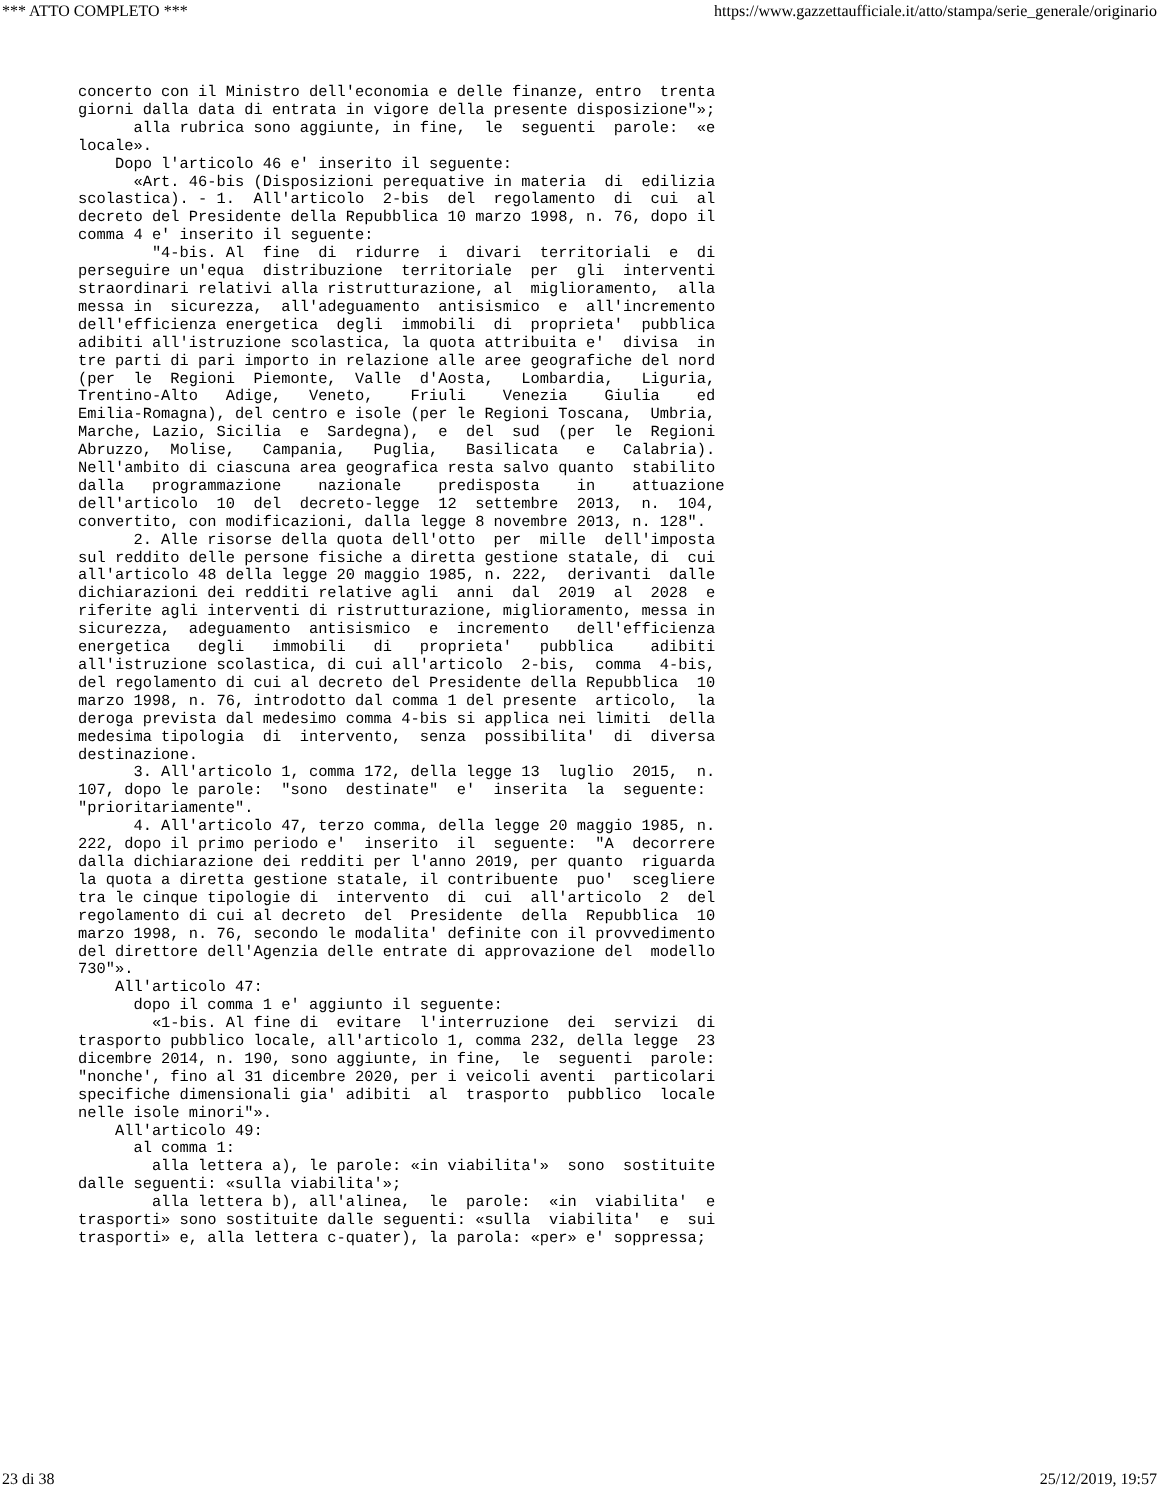*** ATTO COMPLETO *** https://www.gazzettaufficiale.it/atto/stampa/serie_generale/originario
concerto con il Ministro dell'economia e delle finanze, entro  trenta
giorni dalla data di entrata in vigore della presente disposizione"»;
      alla rubrica sono aggiunte, in fine,  le  seguenti  parole:  «e
locale».
    Dopo l'articolo 46 e' inserito il seguente:
      «Art. 46-bis (Disposizioni perequative in materia  di  edilizia
scolastica). - 1.  All'articolo  2-bis  del  regolamento  di  cui  al
decreto del Presidente della Repubblica 10 marzo 1998, n. 76, dopo il
comma 4 e' inserito il seguente:
        "4-bis. Al  fine  di  ridurre  i  divari  territoriali  e  di
perseguire un'equa  distribuzione  territoriale  per  gli  interventi
straordinari relativi alla ristrutturazione, al  miglioramento,  alla
messa in  sicurezza,  all'adeguamento  antisismico  e  all'incremento
dell'efficienza energetica  degli  immobili  di  proprieta'  pubblica
adibiti all'istruzione scolastica, la quota attribuita e'  divisa  in
tre parti di pari importo in relazione alle aree geografiche del nord
(per  le  Regioni  Piemonte,  Valle  d'Aosta,   Lombardia,   Liguria,
Trentino-Alto   Adige,   Veneto,    Friuli    Venezia    Giulia    ed
Emilia-Romagna), del centro e isole (per le Regioni Toscana,  Umbria,
Marche, Lazio, Sicilia  e  Sardegna),  e  del  sud  (per  le  Regioni
Abruzzo,  Molise,   Campania,   Puglia,   Basilicata   e   Calabria).
Nell'ambito di ciascuna area geografica resta salvo quanto  stabilito
dalla   programmazione    nazionale    predisposta    in    attuazione
dell'articolo  10  del  decreto-legge  12  settembre  2013,  n.  104,
convertito, con modificazioni, dalla legge 8 novembre 2013, n. 128".
      2. Alle risorse della quota dell'otto  per  mille  dell'imposta
sul reddito delle persone fisiche a diretta gestione statale, di  cui
all'articolo 48 della legge 20 maggio 1985, n. 222,  derivanti  dalle
dichiarazioni dei redditi relative agli  anni  dal  2019  al  2028  e
riferite agli interventi di ristrutturazione, miglioramento, messa in
sicurezza,  adeguamento  antisismico  e  incremento   dell'efficienza
energetica   degli   immobili   di   proprieta'   pubblica    adibiti
all'istruzione scolastica, di cui all'articolo  2-bis,  comma  4-bis,
del regolamento di cui al decreto del Presidente della Repubblica  10
marzo 1998, n. 76, introdotto dal comma 1 del presente  articolo,  la
deroga prevista dal medesimo comma 4-bis si applica nei limiti  della
medesima tipologia  di  intervento,  senza  possibilita'  di  diversa
destinazione.
      3. All'articolo 1, comma 172, della legge 13  luglio  2015,  n.
107, dopo le parole:  "sono  destinate"  e'  inserita  la  seguente:
"prioritariamente".
      4. All'articolo 47, terzo comma, della legge 20 maggio 1985, n.
222, dopo il primo periodo e'  inserito  il  seguente:  "A  decorrere
dalla dichiarazione dei redditi per l'anno 2019, per quanto  riguarda
la quota a diretta gestione statale, il contribuente  puo'  scegliere
tra le cinque tipologie di  intervento  di  cui  all'articolo  2  del
regolamento di cui al decreto  del  Presidente  della  Repubblica  10
marzo 1998, n. 76, secondo le modalita' definite con il provvedimento
del direttore dell'Agenzia delle entrate di approvazione del  modello
730"».
    All'articolo 47:
      dopo il comma 1 e' aggiunto il seguente:
        «1-bis. Al fine di  evitare  l'interruzione  dei  servizi  di
trasporto pubblico locale, all'articolo 1, comma 232, della legge  23
dicembre 2014, n. 190, sono aggiunte, in fine,  le  seguenti  parole:
"nonche', fino al 31 dicembre 2020, per i veicoli aventi  particolari
specifiche dimensionali gia' adibiti  al  trasporto  pubblico  locale
nelle isole minori"».
    All'articolo 49:
      al comma 1:
        alla lettera a), le parole: «in viabilita'»  sono  sostituite
dalle seguenti: «sulla viabilita'»;
        alla lettera b), all'alinea,  le  parole:  «in  viabilita'  e
trasporti» sono sostituite dalle seguenti: «sulla  viabilita'  e  sui
trasporti» e, alla lettera c-quater), la parola: «per» e' soppressa;
23 di 38 25/12/2019, 19:57